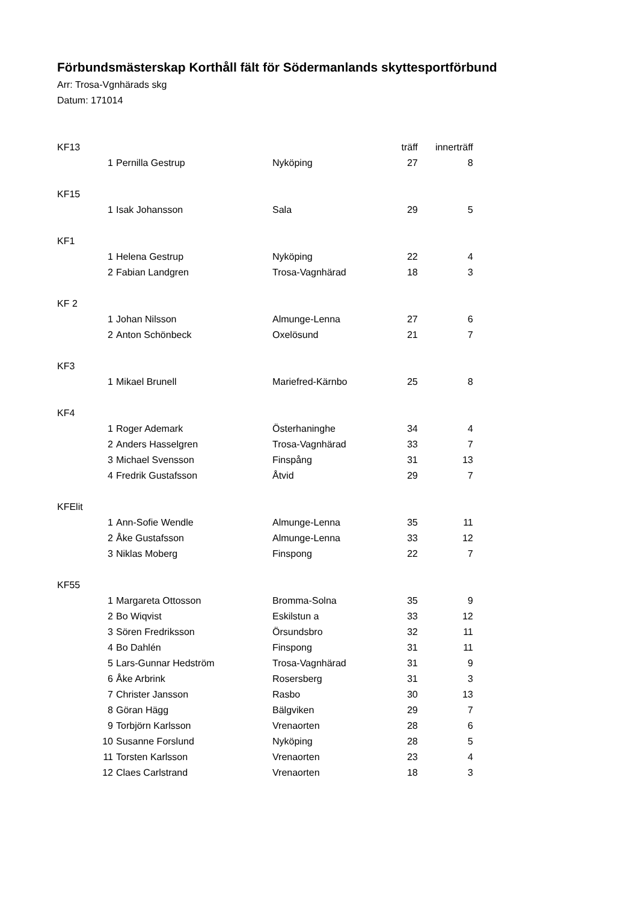Förbundsmästerskap Korthåll fält för Södermanlands skyttesportförbund
Arr: Trosa-Vgnhärads skg
Datum: 171014
| KF13 | | | | träff | innerträff |
| | 1 | Pernilla Gestrup | Nyköping | 27 | 8 |
| KF15 | | | | | |
| | 1 | Isak Johansson | Sala | 29 | 5 |
| KF1 | | | | | |
| | 1 | Helena Gestrup | Nyköping | 22 | 4 |
| | 2 | Fabian Landgren | Trosa-Vagnhärad | 18 | 3 |
| KF 2 | | | | | |
| | 1 | Johan Nilsson | Almunge-Lenna | 27 | 6 |
| | 2 | Anton Schönbeck | Oxelösund | 21 | 7 |
| KF3 | | | | | |
| | 1 | Mikael Brunell | Mariefred-Kärnbo | 25 | 8 |
| KF4 | | | | | |
| | 1 | Roger Ademark | Österhaninghe | 34 | 4 |
| | 2 | Anders Hasselgren | Trosa-Vagnhärad | 33 | 7 |
| | 3 | Michael Svensson | Finspång | 31 | 13 |
| | 4 | Fredrik Gustafsson | Åtvid | 29 | 7 |
| KFElit | | | | | |
| | 1 | Ann-Sofie Wendle | Almunge-Lenna | 35 | 11 |
| | 2 | Åke Gustafsson | Almunge-Lenna | 33 | 12 |
| | 3 | Niklas Moberg | Finspong | 22 | 7 |
| KF55 | | | | | |
| | 1 | Margareta Ottosson | Bromma-Solna | 35 | 9 |
| | 2 | Bo Wiqvist | Eskilstun a | 33 | 12 |
| | 3 | Sören Fredriksson | Örsundsbro | 32 | 11 |
| | 4 | Bo Dahlén | Finspong | 31 | 11 |
| | 5 | Lars-Gunnar Hedström | Trosa-Vagnhärad | 31 | 9 |
| | 6 | Åke Arbrink | Rosersberg | 31 | 3 |
| | 7 | Christer Jansson | Rasbo | 30 | 13 |
| | 8 | Göran Hägg | Bälgviken | 29 | 7 |
| | 9 | Torbjörn Karlsson | Vrenaorten | 28 | 6 |
| | 10 | Susanne Forslund | Nyköping | 28 | 5 |
| | 11 | Torsten Karlsson | Vrenaorten | 23 | 4 |
| | 12 | Claes Carlstrand | Vrenaorten | 18 | 3 |